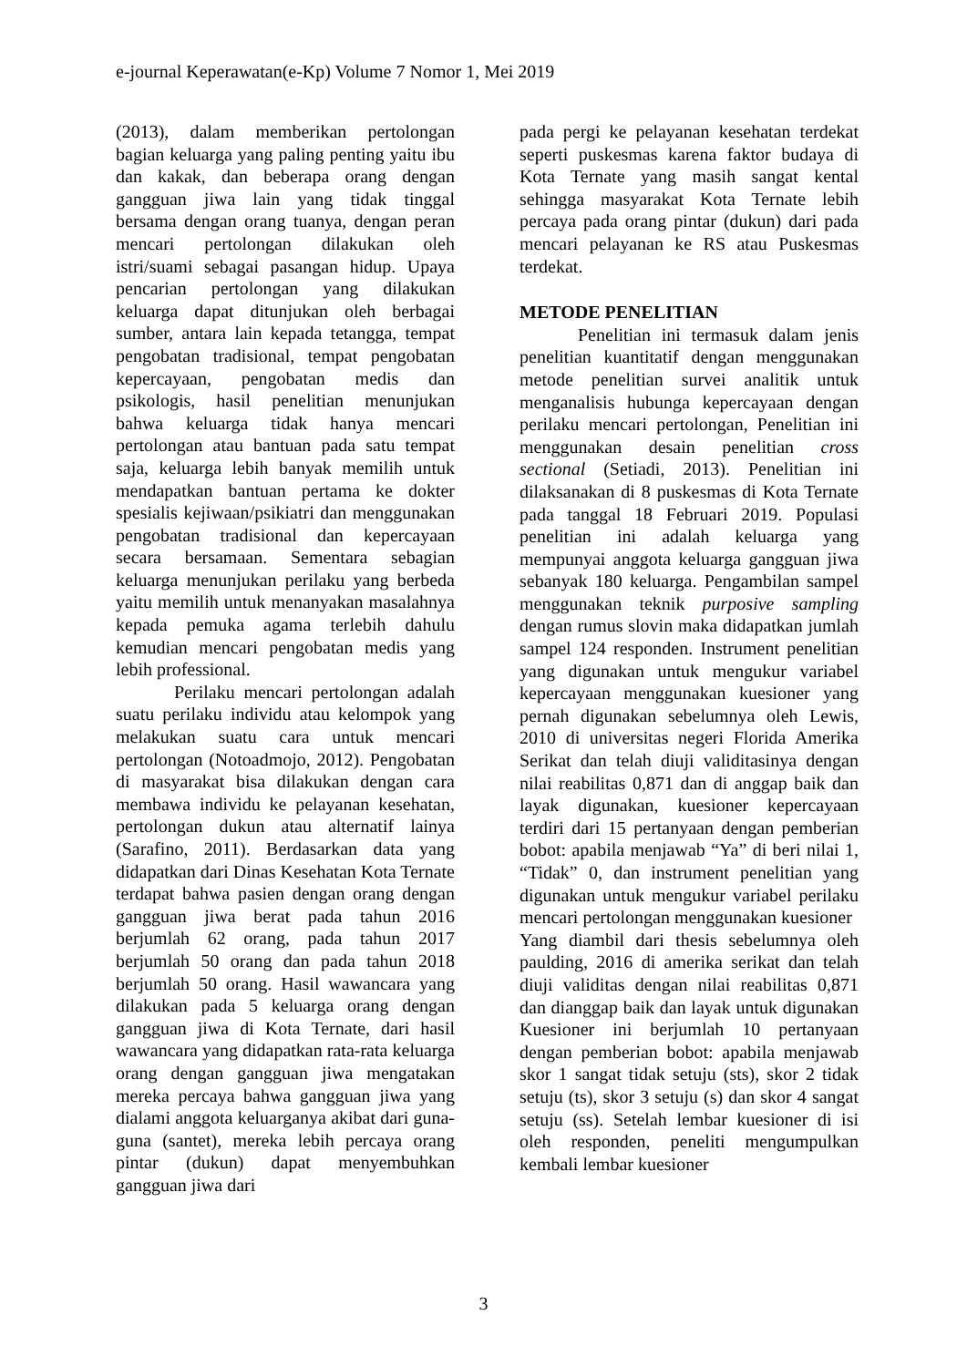e-journal Keperawatan(e-Kp) Volume 7 Nomor 1, Mei 2019
(2013), dalam memberikan pertolongan bagian keluarga yang paling penting yaitu ibu dan kakak, dan beberapa orang dengan gangguan jiwa lain yang tidak tinggal bersama dengan orang tuanya, dengan peran mencari pertolongan dilakukan oleh istri/suami sebagai pasangan hidup. Upaya pencarian pertolongan yang dilakukan keluarga dapat ditunjukan oleh berbagai sumber, antara lain kepada tetangga, tempat pengobatan tradisional, tempat pengobatan kepercayaan, pengobatan medis dan psikologis, hasil penelitian menunjukan bahwa keluarga tidak hanya mencari pertolongan atau bantuan pada satu tempat saja, keluarga lebih banyak memilih untuk mendapatkan bantuan pertama ke dokter spesialis kejiwaan/psikiatri dan menggunakan pengobatan tradisional dan kepercayaan secara bersamaan. Sementara sebagian keluarga menunjukan perilaku yang berbeda yaitu memilih untuk menanyakan masalahnya kepada pemuka agama terlebih dahulu kemudian mencari pengobatan medis yang lebih professional.
Perilaku mencari pertolongan adalah suatu perilaku individu atau kelompok yang melakukan suatu cara untuk mencari pertolongan (Notoadmojo, 2012). Pengobatan di masyarakat bisa dilakukan dengan cara membawa individu ke pelayanan kesehatan, pertolongan dukun atau alternatif lainya (Sarafino, 2011). Berdasarkan data yang didapatkan dari Dinas Kesehatan Kota Ternate terdapat bahwa pasien dengan orang dengan gangguan jiwa berat pada tahun 2016 berjumlah 62 orang, pada tahun 2017 berjumlah 50 orang dan pada tahun 2018 berjumlah 50 orang. Hasil wawancara yang dilakukan pada 5 keluarga orang dengan gangguan jiwa di Kota Ternate, dari hasil wawancara yang didapatkan rata-rata keluarga orang dengan gangguan jiwa mengatakan mereka percaya bahwa gangguan jiwa yang dialami anggota keluarganya akibat dari guna-guna (santet), mereka lebih percaya orang pintar (dukun) dapat menyembuhkan gangguan jiwa dari
pada pergi ke pelayanan kesehatan terdekat seperti puskesmas karena faktor budaya di Kota Ternate yang masih sangat kental sehingga masyarakat Kota Ternate lebih percaya pada orang pintar (dukun) dari pada mencari pelayanan ke RS atau Puskesmas terdekat.
METODE PENELITIAN
Penelitian ini termasuk dalam jenis penelitian kuantitatif dengan menggunakan metode penelitian survei analitik untuk menganalisis hubunga kepercayaan dengan perilaku mencari pertolongan, Penelitian ini menggunakan desain penelitian cross sectional (Setiadi, 2013). Penelitian ini dilaksanakan di 8 puskesmas di Kota Ternate pada tanggal 18 Februari 2019. Populasi penelitian ini adalah keluarga yang mempunyai anggota keluarga gangguan jiwa sebanyak 180 keluarga. Pengambilan sampel menggunakan teknik purposive sampling dengan rumus slovin maka didapatkan jumlah sampel 124 responden. Instrument penelitian yang digunakan untuk mengukur variabel kepercayaan menggunakan kuesioner yang pernah digunakan sebelumnya oleh Lewis, 2010 di universitas negeri Florida Amerika Serikat dan telah diuji validitasinya dengan nilai reabilitas 0,871 dan di anggap baik dan layak digunakan, kuesioner kepercayaan terdiri dari 15 pertanyaan dengan pemberian bobot: apabila menjawab “Ya” di beri nilai 1, “Tidak” 0, dan instrument penelitian yang digunakan untuk mengukur variabel perilaku mencari pertolongan menggunakan kuesioner
Yang diambil dari thesis sebelumnya oleh paulding, 2016 di amerika serikat dan telah diuji validitas dengan nilai reabilitas 0,871 dan dianggap baik dan layak untuk digunakan Kuesioner ini berjumlah 10 pertanyaan dengan pemberian bobot: apabila menjawab skor 1 sangat tidak setuju (sts), skor 2 tidak setuju (ts), skor 3 setuju (s) dan skor 4 sangat setuju (ss). Setelah lembar kuesioner di isi oleh responden, peneliti mengumpulkan kembali lembar kuesioner
3